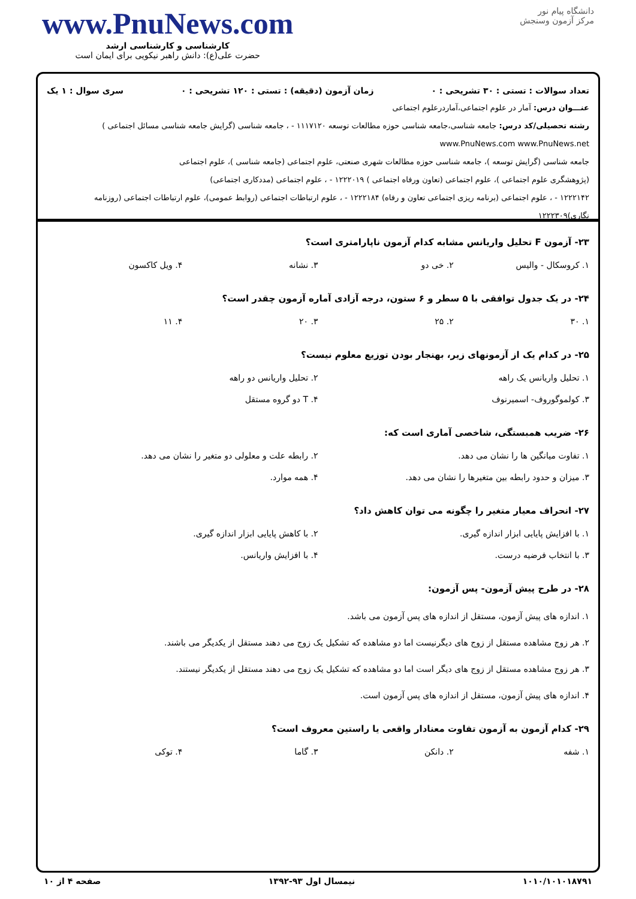دانشگاه پیام نور
مرکز آزمون وسنجش
www.PnuNews.com
کارشناسی و کارشناسی ارشد
حضرت علی(ع): دانش راهبر نیکویی برای ایمان است
تعداد سوالات : تستی : ۳۰ تشریحی : ۰ زمان آزمون (دقیقه) : تستی : ۱۲۰ تشریحی : ۰ سری سوال : ۱ یک
عنـــوان درس: آمار در علوم اجتماعی،آماردرعلوم اجتماعی
رشته تحصیلی/کد درس: جامعه شناسی،جامعه شناسی حوزه مطالعات توسعه ۱۱۱۷۱۲۰ - ، جامعه شناسی (گرایش جامعه شناسی مسائل اجتماعی ) www.PnuNews.com www.PnuNews.net
جامعه شناسی (گرایش توسعه )، جامعه شناسی حوزه مطالعات شهری صنعتی، علوم اجتماعی (جامعه شناسی )، علوم اجتماعی
(پژوهشگری علوم اجتماعی )، علوم اجتماعی (تعاون ورفاه اجتماعی ) ۱۲۲۲۰۱۹ - ، علوم اجتماعی (مددکاری اجتماعی)
۱۲۲۲۱۴۲ - ، علوم اجتماعی (برنامه ریزی اجتماعی تعاون و رفاه) ۱۲۲۲۱۸۴ - ، علوم ارتباطات اجتماعی (روابط عمومی)، علوم ارتباطات اجتماعی (روزنامه نگاری)۱۲۲۲۳۰۹
۲۳- آزمون F تحلیل واریانس مشابه کدام آزمون ناپارامتری است؟
۱. کروسکال - والیس ۲. خی دو ۳. نشانه ۴. ویل کاکسون
۲۴- در یک جدول توافقی با ۵ سطر و ۶ ستون، درجه آزادی آماره آزمون چقدر است؟
۱. ۳۰ ۲. ۲۵ ۳. ۲۰ ۴. ۱۱
۲۵- در کدام یک از آزمونهای زیر، بهنجار بودن توزیع معلوم نیست؟
۱. تحلیل واریانس یک راهه ۲. تحلیل واریانس دو راهه
۳. کولموگوروف- اسمیرنوف ۴. T دو گروه مستقل
۲۶- ضریب همبستگی، شاخصی آماری است که:
۱. تفاوت میانگین ها را نشان می دهد.
۲. رابطه علت و معلولی دو متغیر را نشان می دهد.
۳. میزان و حدود رابطه بین متغیرها را نشان می دهد.
۴. همه موارد.
۲۷- انحراف معیار متغیر را چگونه می توان کاهش داد؟
۱. با افزایش پایایی ابزار اندازه گیری.
۲. با کاهش پایایی ابزار اندازه گیری.
۳. با انتخاب فرضیه درست. ۴. با افزایش واریانس.
۲۸- در طرح پیش آزمون- پس آزمون:
۱. اندازه های پیش آزمون، مستقل از اندازه های پس آزمون می باشد.
۲. هر زوج مشاهده مستقل از زوج های دیگرنیست اما دو مشاهده که تشکیل یک زوج می دهند مستقل از یکدیگر می باشند.
۳. هر زوج مشاهده مستقل از زوج های دیگر است اما دو مشاهده که تشکیل یک زوج می دهند مستقل از یکدیگر نیستند.
۴. اندازه های پیش آزمون، مستقل از اندازه های پس آزمون است.
۲۹- کدام آزمون به آزمون تفاوت معنادار واقعی یا راستین معروف است؟
۱. شفه ۲. دانکن ۳. گاما ۴. توکی
۱۰۱۰/۱۰۱۰۱۸۷۹۱ نیمسال اول ۹۳-۱۳۹۲ صفحه ۴ از ۱۰